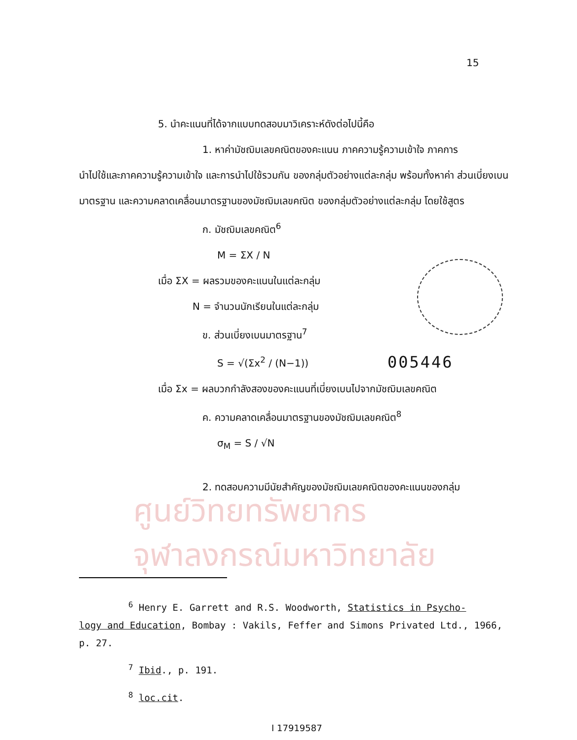15
5. นำคะแนนที่ได้จากแบบทดสอบมาวิเคราะห์ดังต่อไปนี้คือ
1. หาค่ามัชฌิมเลขคณิตของคะแนน ภาคความรู้ความเข้าใจ ภาคการ
นำไปใช้และภาคความรู้ความเข้าใจ และการนำไปใช้รวมกัน ของกลุ่มตัวอย่างแต่ละกลุ่ม พร้อมทั้งหาค่า ส่วนเบี่ยงเบนมาตรฐาน และความคลาดเคลื่อนมาตรฐานของมัชฌิมเลขคณิต ของกลุ่มตัวอย่างแต่ละกลุ่ม โดยใช้สูตร
ก. มัชฌิมเลขคณิต<sup>6</sup>
M = ΣX / N
เมื่อ ΣX = ผลรวมของคะแนนในแต่ละกลุ่ม
N = จำนวนนักเรียนในแต่ละกลุ่ม
ข. ส่วนเบี่ยงเบนมาตรฐาน<sup>7</sup>
S = √(Σx<sup>2</sup> / (N−1))
เมื่อ Σx = ผลบวกกำลังสองของคะแนนที่เบี่ยงเบนไปจากมัชฌิมเลขคณิต
ค. ความคลาดเคลื่อนมาตรฐานของมัชฌิมเลขคณิต<sup>8</sup>
σ<sub>M</sub> = S / √N
2. ทดสอบความมีนัยสำคัญของมัชฌิมเลขคณิตของคะแนนของกลุ่ม
005446
ศูนย์วิทยทรัพยากร
จุฬาลงกรณ์มหาวิทยาลัย
<sup>6</sup> Henry E. Garrett and R.S. Woodworth, Statistics in Psycho-
logy and Education, Bombay : Vakils, Feffer and Simons Privated Ltd., 1966, p. 27.
<sup>7</sup> Ibid., p. 191.
<sup>8</sup> loc.cit.
I 17919587